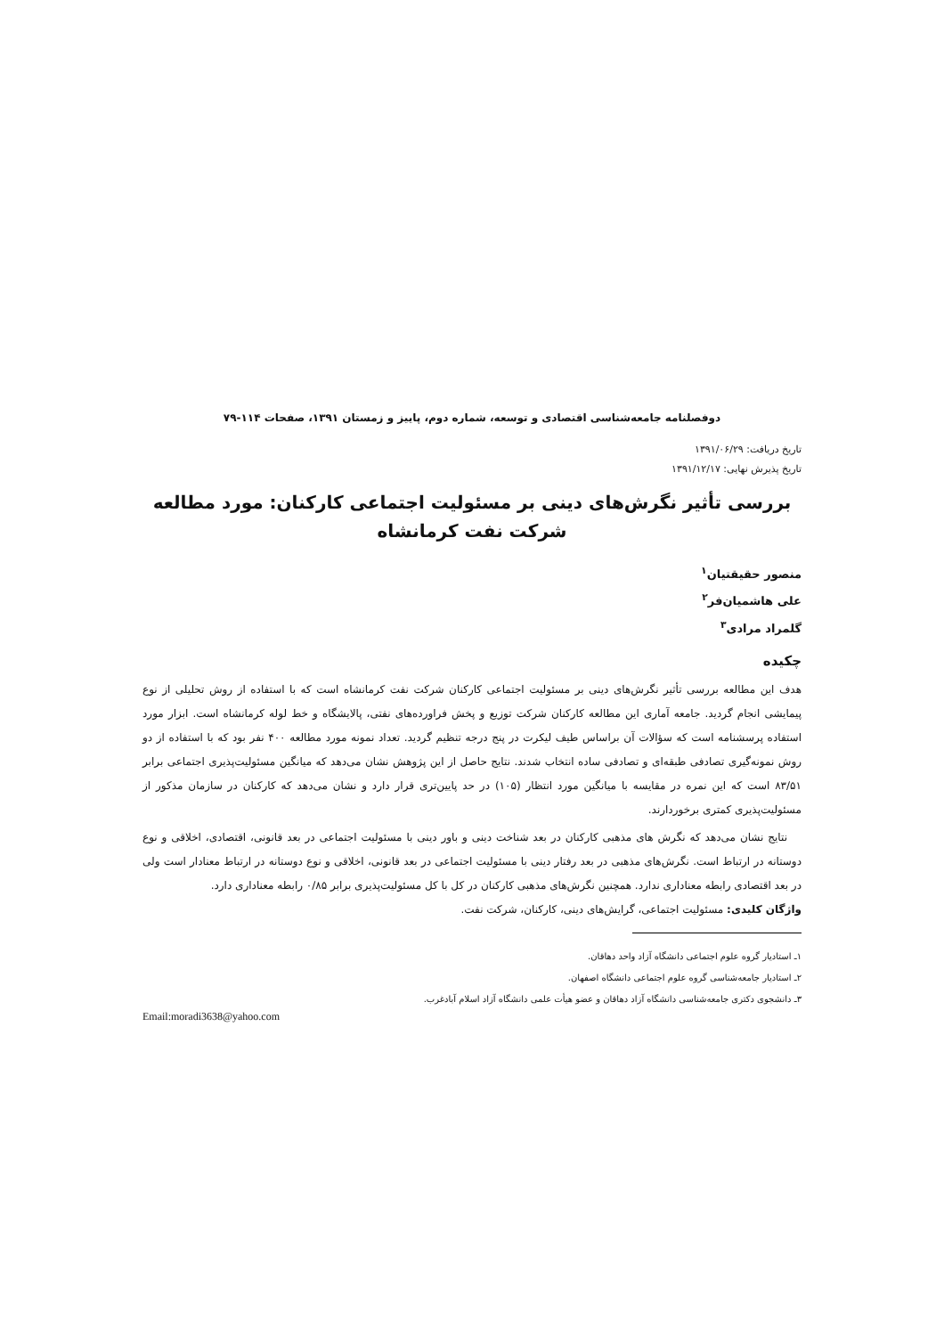دوفصلنامه جامعه‌شناسی اقتصادی و توسعه، شماره دوم، پاییز و زمستان ۱۳۹۱، صفحات ۱۱۴-۷۹
تاریخ دریافت: ۱۳۹۱/۰۶/۲۹
تاریخ پذیرش نهایی: ۱۳۹۱/۱۲/۱۷
بررسی تأثیر نگرش‌های دینی بر مسئولیت اجتماعی کارکنان: مورد مطالعه
شرکت نفت کرمانشاه
منصور حقیقتیان<sup>۱</sup>
علی هاشمیان‌فر<sup>۲</sup>
گلمراد مرادی<sup>۳</sup>
چکیده
هدف این مطالعه بررسی تأثیر نگرش‌های دینی بر مسئولیت اجتماعی کارکنان شرکت نفت کرمانشاه است که با استفاده از روش تحلیلی از نوع پیمایشی انجام گردید. جامعه آماری این مطالعه کارکنان شرکت توزیع و پخش فراورده‌های نفتی، پالایشگاه و خط لوله کرمانشاه است. ابزار مورد استفاده پرسشنامه است که سؤالات آن براساس طیف لیکرت در پنج درجه تنظیم گردید. تعداد نمونه مورد مطالعه ۴۰۰ نفر بود که با استفاده از دو روش نمونه‌گیری تصادفی طبقه‌ای و تصادفی ساده انتخاب شدند. نتایج حاصل از این پژوهش نشان می‌دهد که میانگین مسئولیت‌پذیری اجتماعی برابر ۸۳/۵۱ است که این نمره در مقایسه با میانگین مورد انتظار (۱۰۵) در حد پایین‌تری قرار دارد و نشان می‌دهد که کارکنان در سازمان مذکور از مسئولیت‌پذیری کمتری برخوردارند.
نتایج نشان می‌دهد که نگرش های مذهبی کارکنان در بعد شناخت دینی و باور دینی با مسئولیت اجتماعی در بعد قانونی، اقتصادی، اخلاقی و نوع دوستانه در ارتباط است. نگرش‌های مذهبی در بعد رفتار دینی با مسئولیت اجتماعی در بعد قانونی، اخلاقی و نوع دوستانه در ارتباط معنادار است ولی در بعد اقتصادی رابطه معناداری ندارد. همچنین نگرش‌های مذهبی کارکنان در کل با کل مسئولیت‌پذیری برابر ۰/۸۵ رابطه معناداری دارد.
واژگان کلیدی: مسئولیت اجتماعی، گرایش‌های دینی، کارکنان، شرکت نفت.
۱ـ استادیار گروه علوم اجتماعی دانشگاه آزاد واحد دهاقان.
۲ـ استادیار جامعه‌شناسی گروه علوم اجتماعی دانشگاه اصفهان.
۳ـ دانشجوی دکتری جامعه‌شناسی دانشگاه آزاد دهاقان و عضو هیأت علمی دانشگاه آزاد اسلام آبادغرب.
Email:moradi3638@yahoo.com